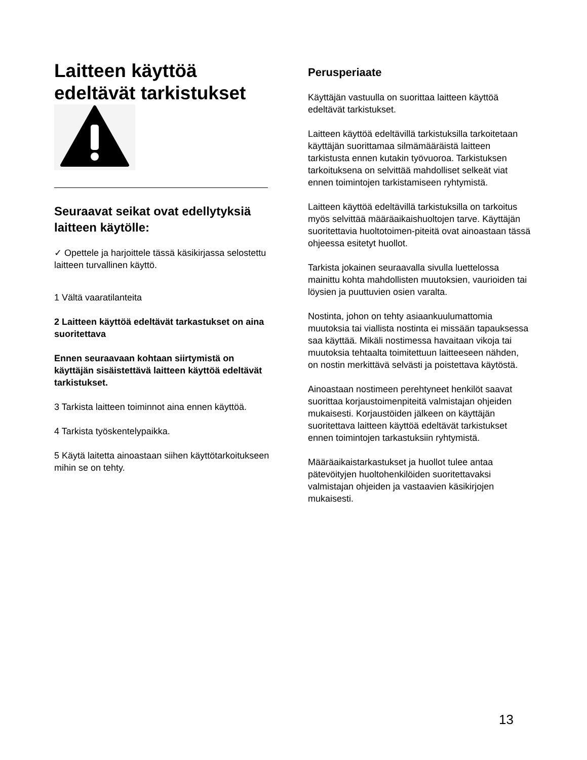Laitteen käyttöä
edeltävät tarkistukset
Seuraavat seikat ovat edellytyksiä laitteen käytölle:
✓ Opettele ja harjoittele tässä käsikirjassa selostettu laitteen turvallinen käyttö.
1 Vältä vaaratilanteita
2 Laitteen käyttöä edeltävät tarkastukset on aina suoritettava
Ennen seuraavaan kohtaan siirtymistä on käyttäjän sisäistettävä laitteen käyttöä edeltävät tarkistukset.
3 Tarkista laitteen toiminnot aina ennen käyttöä.
4 Tarkista työskentelypaikka.
5 Käytä laitetta ainoastaan siihen käyttötarkoitukseen mihin se on tehty.
Perusperiaate
Käyttäjän vastuulla on suorittaa laitteen käyttöä edeltävät tarkistukset.
Laitteen käyttöä edeltävillä tarkistuksilla tarkoitetaan käyttäjän suorittamaa silmämääräistä laitteen tarkistusta ennen kutakin työvuoroa. Tarkistuksen tarkoituksena on selvittää mahdolliset selkeät viat ennen toimintojen tarkistamiseen ryhtymistä.
Laitteen käyttöä edeltävillä tarkistuksilla on tarkoitus myös selvittää määräaikaishuoltojen tarve. Käyttäjän suoritettavia huoltotoimen-piteitä ovat ainoastaan tässä ohjeessa esitetyt huollot.
Tarkista jokainen seuraavalla sivulla luettelossa mainittu kohta mahdollisten muutoksien, vaurioiden tai löysien ja puuttuvien osien varalta.
Nostinta, johon on tehty asiaankuulumattomia muutoksia tai viallista nostinta ei missään tapauksessa saa käyttää. Mikäli nostimessa havaitaan vikoja tai muutoksia tehtaalta toimitettuun laitteeseen nähden, on nostin merkittävä selvästi ja poistettava käytöstä.
Ainoastaan nostimeen perehtyneet henkilöt saavat suorittaa korjaustoimenpiteitä valmistajan ohjeiden mukaisesti. Korjaustöiden jälkeen on käyttäjän suoritettava laitteen käyttöä edeltävät tarkistukset ennen toimintojen tarkastuksiin ryhtymistä.
Määräaikaistarkastukset ja huollot tulee antaa pätevöityjen huoltohenkilöiden suoritettavaksi valmistajan ohjeiden ja vastaavien käsikirjojen mukaisesti.
13